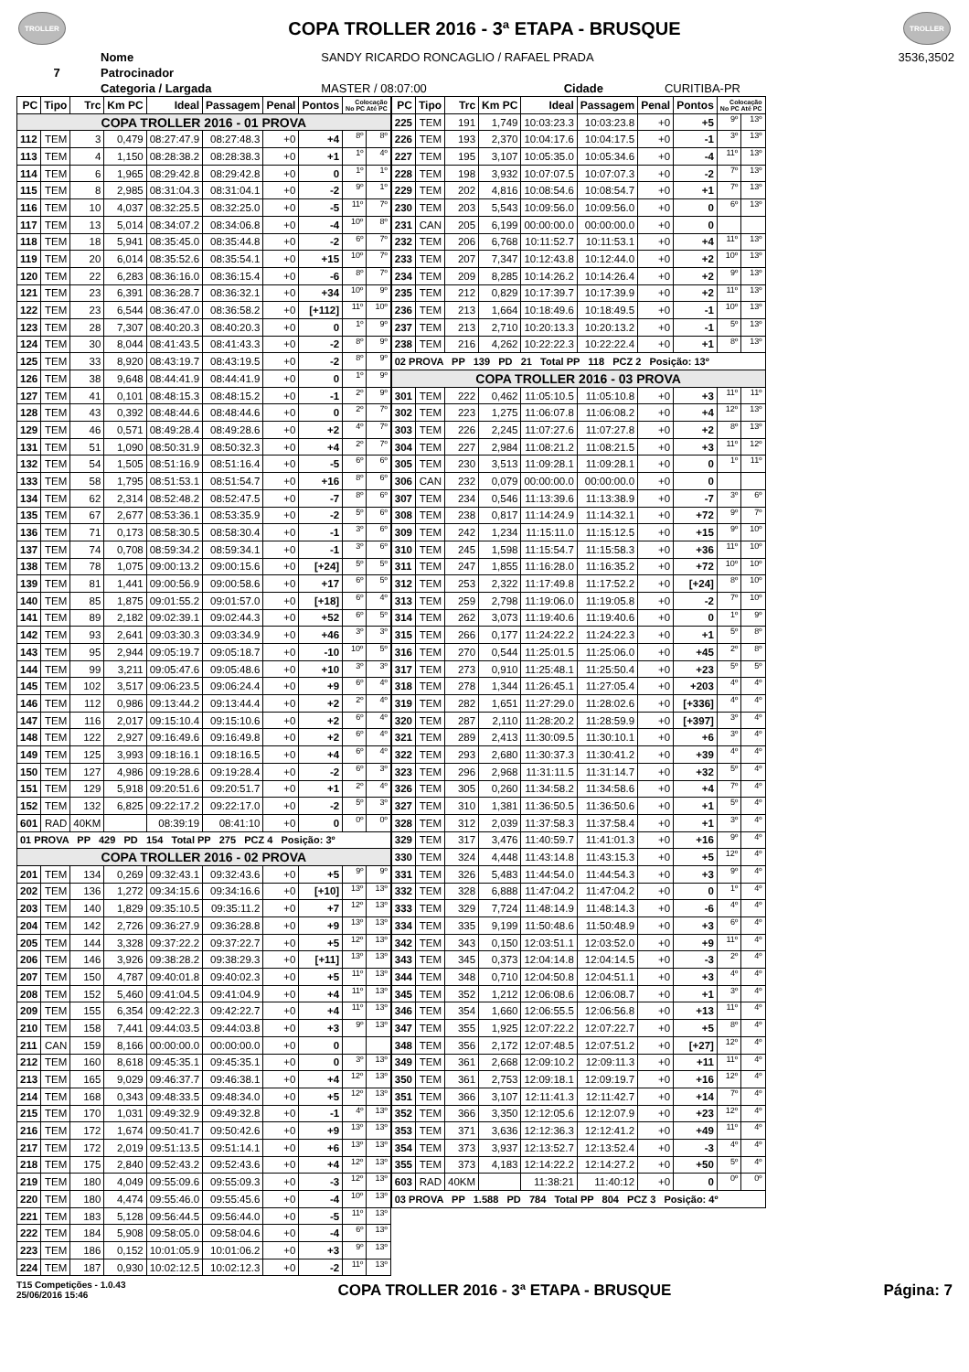TROLLER
COPA TROLLER 2016 - 3ª ETAPA - BRUSQUE
TROLLER
| 7 | Nome | SANDY RICARDO RONCAGLIO / RAFAEL PRADA | | | 3536,3502 |
| | Patrocinador | | | | |
| | Categoria / Largada | MASTER / 08:07:00 | Cidade | CURITIBA-PR | |
| PC | Tipo | Trc | Km PC | Ideal | Passagem | Penal | Pontos | Colocação No PC Até PC | |
| --- | --- | --- | --- | --- | --- | --- | --- | --- | --- |
| COPA TROLLER 2016 - 01 PROVA | | | | | | | | | |
| 112 | TEM | 3 | 0,479 | 08:27:47.9 | 08:27:48.3 | +0 | +4 | 8º | 8º |
| 113 | TEM | 4 | 1,150 | 08:28:38.2 | 08:28:38.3 | +0 | +1 | 1º | 4º |
| 114 | TEM | 6 | 1,965 | 08:29:42.8 | 08:29:42.8 | +0 | 0 | 1º | 1º |
| 115 | TEM | 8 | 2,985 | 08:31:04.3 | 08:31:04.1 | +0 | -2 | 9º | 1º |
| 116 | TEM | 10 | 4,037 | 08:32:25.5 | 08:32:25.0 | +0 | -5 | 11º | 7º |
| 117 | TEM | 13 | 5,014 | 08:34:07.2 | 08:34:06.8 | +0 | -4 | 10º | 8º |
| 118 | TEM | 18 | 5,941 | 08:35:45.0 | 08:35:44.8 | +0 | -2 | 6º | 7º |
| 119 | TEM | 20 | 6,014 | 08:35:52.6 | 08:35:54.1 | +0 | +15 | 10º | 7º |
| 120 | TEM | 22 | 6,283 | 08:36:16.0 | 08:36:15.4 | +0 | -6 | 8º | 7º |
| 121 | TEM | 23 | 6,391 | 08:36:28.7 | 08:36:32.1 | +0 | +34 | 10º | 9º |
| 122 | TEM | 23 | 6,544 | 08:36:47.0 | 08:36:58.2 | +0 | [+112] | 11º | 10º |
| 123 | TEM | 28 | 7,307 | 08:40:20.3 | 08:40:20.3 | +0 | 0 | 1º | 9º |
| 124 | TEM | 30 | 8,044 | 08:41:43.5 | 08:41:43.3 | +0 | -2 | 8º | 9º |
| 125 | TEM | 33 | 8,920 | 08:43:19.7 | 08:43:19.5 | +0 | -2 | 8º | 9º |
| 126 | TEM | 38 | 9,648 | 08:44:41.9 | 08:44:41.9 | +0 | 0 | 1º | 9º |
| 127 | TEM | 41 | 0,101 | 08:48:15.3 | 08:48:15.2 | +0 | -1 | 2º | 9º |
| 128 | TEM | 43 | 0,392 | 08:48:44.6 | 08:48:44.6 | +0 | 0 | 2º | 7º |
| 129 | TEM | 46 | 0,571 | 08:49:28.4 | 08:49:28.6 | +0 | +2 | 4º | 7º |
| 131 | TEM | 51 | 1,090 | 08:50:31.9 | 08:50:32.3 | +0 | +4 | 2º | 7º |
| 132 | TEM | 54 | 1,505 | 08:51:16.9 | 08:51:16.4 | +0 | -5 | 6º | 6º |
| 133 | TEM | 58 | 1,795 | 08:51:53.1 | 08:51:54.7 | +0 | +16 | 8º | 6º |
| 134 | TEM | 62 | 2,314 | 08:52:48.2 | 08:52:47.5 | +0 | -7 | 8º | 6º |
| 135 | TEM | 67 | 2,677 | 08:53:36.1 | 08:53:35.9 | +0 | -2 | 5º | 6º |
| 136 | TEM | 71 | 0,173 | 08:58:30.5 | 08:58:30.4 | +0 | -1 | 3º | 6º |
| 137 | TEM | 74 | 0,708 | 08:59:34.2 | 08:59:34.1 | +0 | -1 | 3º | 6º |
| 138 | TEM | 78 | 1,075 | 09:00:13.2 | 09:00:15.6 | +0 | [+24] | 5º | 5º |
| 139 | TEM | 81 | 1,441 | 09:00:56.9 | 09:00:58.6 | +0 | +17 | 6º | 5º |
| 140 | TEM | 85 | 1,875 | 09:01:55.2 | 09:01:57.0 | +0 | [+18] | 6º | 4º |
| 141 | TEM | 89 | 2,182 | 09:02:39.1 | 09:02:44.3 | +0 | +52 | 6º | 5º |
| 142 | TEM | 93 | 2,641 | 09:03:30.3 | 09:03:34.9 | +0 | +46 | 3º | 3º |
| 143 | TEM | 95 | 2,944 | 09:05:19.7 | 09:05:18.7 | +0 | -10 | 10º | 5º |
| 144 | TEM | 99 | 3,211 | 09:05:47.6 | 09:05:48.6 | +0 | +10 | 3º | 3º |
| 145 | TEM | 102 | 3,517 | 09:06:23.5 | 09:06:24.4 | +0 | +9 | 6º | 4º |
| 146 | TEM | 112 | 0,986 | 09:13:44.2 | 09:13:44.4 | +0 | +2 | 2º | 4º |
| 147 | TEM | 116 | 2,017 | 09:15:10.4 | 09:15:10.6 | +0 | +2 | 6º | 4º |
| 148 | TEM | 122 | 2,927 | 09:16:49.6 | 09:16:49.8 | +0 | +2 | 6º | 4º |
| 149 | TEM | 125 | 3,993 | 09:18:16.1 | 09:18:16.5 | +0 | +4 | 6º | 4º |
| 150 | TEM | 127 | 4,986 | 09:19:28.6 | 09:19:28.4 | +0 | -2 | 6º | 3º |
| 151 | TEM | 129 | 5,918 | 09:20:51.6 | 09:20:51.7 | +0 | +1 | 2º | 4º |
| 152 | TEM | 132 | 6,825 | 09:22:17.2 | 09:22:17.0 | +0 | -2 | 5º | 3º |
| 601 | RAD | 40KM | | 08:39:19 | 08:41:10 | +0 | 0 | 0º | 0º |
| 01 PROVA PP 429 PD 154 Total PP 275 PCZ 4 Posição: 3º | | | | | | | | | |
| COPA TROLLER 2016 - 02 PROVA | | | | | | | | | |
| 201 | TEM | 134 | 0,269 | 09:32:43.1 | 09:32:43.6 | +0 | +5 | 9º | 9º |
| 202 | TEM | 136 | 1,272 | 09:34:15.6 | 09:34:16.6 | +0 | [+10] | 13º | 13º |
| 203 | TEM | 140 | 1,829 | 09:35:10.5 | 09:35:11.2 | +0 | +7 | 12º | 13º |
| 204 | TEM | 142 | 2,726 | 09:36:27.9 | 09:36:28.8 | +0 | +9 | 13º | 13º |
| 205 | TEM | 144 | 3,328 | 09:37:22.2 | 09:37:22.7 | +0 | +5 | 12º | 13º |
| 206 | TEM | 146 | 3,926 | 09:38:28.2 | 09:38:29.3 | +0 | [+11] | 13º | 13º |
| 207 | TEM | 150 | 4,787 | 09:40:01.8 | 09:40:02.3 | +0 | +5 | 11º | 13º |
| 208 | TEM | 152 | 5,460 | 09:41:04.5 | 09:41:04.9 | +0 | +4 | 11º | 13º |
| 209 | TEM | 155 | 6,354 | 09:42:22.3 | 09:42:22.7 | +0 | +4 | 11º | 13º |
| 210 | TEM | 158 | 7,441 | 09:44:03.5 | 09:44:03.8 | +0 | +3 | 9º | 13º |
| 211 | CAN | 159 | 8,166 | 00:00:00.0 | 00:00:00.0 | +0 | 0 | | |
| 212 | TEM | 160 | 8,618 | 09:45:35.1 | 09:45:35.1 | +0 | 0 | 3º | 13º |
| 213 | TEM | 165 | 9,029 | 09:46:37.7 | 09:46:38.1 | +0 | +4 | 12º | 13º |
| 214 | TEM | 168 | 0,343 | 09:48:33.5 | 09:48:34.0 | +0 | +5 | 12º | 13º |
| 215 | TEM | 170 | 1,031 | 09:49:32.9 | 09:49:32.8 | +0 | -1 | 4º | 13º |
| 216 | TEM | 172 | 1,674 | 09:50:41.7 | 09:50:42.6 | +0 | +9 | 13º | 13º |
| 217 | TEM | 172 | 2,019 | 09:51:13.5 | 09:51:14.1 | +0 | +6 | 13º | 13º |
| 218 | TEM | 175 | 2,840 | 09:52:43.2 | 09:52:43.6 | +0 | +4 | 12º | 13º |
| 219 | TEM | 180 | 4,049 | 09:55:09.6 | 09:55:09.3 | +0 | -3 | 12º | 13º |
| 220 | TEM | 180 | 4,474 | 09:55:46.0 | 09:55:45.6 | +0 | -4 | 10º | 13º |
| 221 | TEM | 183 | 5,128 | 09:56:44.5 | 09:56:44.0 | +0 | -5 | 11º | 13º |
| 222 | TEM | 184 | 5,908 | 09:58:05.0 | 09:58:04.6 | +0 | -4 | 6º | 13º |
| 223 | TEM | 186 | 0,152 | 10:01:05.9 | 10:01:06.2 | +0 | +3 | 9º | 13º |
| 224 | TEM | 187 | 0,930 | 10:02:12.5 | 10:02:12.3 | +0 | -2 | 11º | 13º |
| PC | Tipo | Trc | Km PC | Ideal | Passagem | Penal | Pontos | Colocação No PC Até PC | |
| --- | --- | --- | --- | --- | --- | --- | --- | --- | --- |
| 225 | TEM | 191 | 1,749 | 10:03:23.3 | 10:03:23.8 | +0 | +5 | 9º | 13º |
| 226 | TEM | 193 | 2,370 | 10:04:17.6 | 10:04:17.5 | +0 | -1 | 3º | 13º |
| 227 | TEM | 195 | 3,107 | 10:05:35.0 | 10:05:34.6 | +0 | -4 | 11º | 13º |
| 228 | TEM | 198 | 3,932 | 10:07:07.5 | 10:07:07.3 | +0 | -2 | 7º | 13º |
| 229 | TEM | 202 | 4,816 | 10:08:54.6 | 10:08:54.7 | +0 | +1 | 7º | 13º |
| 230 | TEM | 203 | 5,543 | 10:09:56.0 | 10:09:56.0 | +0 | 0 | 6º | 13º |
| 231 | CAN | 205 | 6,199 | 00:00:00.0 | 00:00:00.0 | +0 | 0 | | |
| 232 | TEM | 206 | 6,768 | 10:11:52.7 | 10:11:53.1 | +0 | +4 | 11º | 13º |
| 233 | TEM | 207 | 7,347 | 10:12:43.8 | 10:12:44.0 | +0 | +2 | 10º | 13º |
| 234 | TEM | 209 | 8,285 | 10:14:26.2 | 10:14:26.4 | +0 | +2 | 9º | 13º |
| 235 | TEM | 212 | 0,829 | 10:17:39.7 | 10:17:39.9 | +0 | +2 | 11º | 13º |
| 236 | TEM | 213 | 1,664 | 10:18:49.6 | 10:18:49.5 | +0 | -1 | 10º | 13º |
| 237 | TEM | 213 | 2,710 | 10:20:13.3 | 10:20:13.2 | +0 | -1 | 5º | 13º |
| 238 | TEM | 216 | 4,262 | 10:22:22.3 | 10:22:22.4 | +0 | +1 | 8º | 13º |
| 02 PROVA PP 139 PD 21 Total PP 118 PCZ 2 Posição: 13º | | | | | | | | | |
| COPA TROLLER 2016 - 03 PROVA | | | | | | | | | |
| 301 | TEM | 222 | 0,462 | 11:05:10.5 | 11:05:10.8 | +0 | +3 | 11º | 11º |
| 302 | TEM | 223 | 1,275 | 11:06:07.8 | 11:06:08.2 | +0 | +4 | 12º | 13º |
| 303 | TEM | 226 | 2,245 | 11:07:27.6 | 11:07:27.8 | +0 | +2 | 8º | 13º |
| 304 | TEM | 227 | 2,984 | 11:08:21.2 | 11:08:21.5 | +0 | +3 | 11º | 12º |
| 305 | TEM | 230 | 3,513 | 11:09:28.1 | 11:09:28.1 | +0 | 0 | 1º | 11º |
| 306 | CAN | 232 | 0,079 | 00:00:00.0 | 00:00:00.0 | +0 | 0 | | |
| 307 | TEM | 234 | 0,546 | 11:13:39.6 | 11:13:38.9 | +0 | -7 | 3º | 6º |
| 308 | TEM | 238 | 0,817 | 11:14:24.9 | 11:14:32.1 | +0 | +72 | 9º | 7º |
| 309 | TEM | 242 | 1,234 | 11:15:11.0 | 11:15:12.5 | +0 | +15 | 9º | 10º |
| 310 | TEM | 245 | 1,598 | 11:15:54.7 | 11:15:58.3 | +0 | +36 | 11º | 10º |
| 311 | TEM | 247 | 1,855 | 11:16:28.0 | 11:16:35.2 | +0 | +72 | 10º | 10º |
| 312 | TEM | 253 | 2,322 | 11:17:49.8 | 11:17:52.2 | +0 | [+24] | 8º | 10º |
| 313 | TEM | 259 | 2,798 | 11:19:06.0 | 11:19:05.8 | +0 | -2 | 7º | 10º |
| 314 | TEM | 262 | 3,073 | 11:19:40.6 | 11:19:40.6 | +0 | 0 | 1º | 9º |
| 315 | TEM | 266 | 0,177 | 11:24:22.2 | 11:24:22.3 | +0 | +1 | 5º | 8º |
| 316 | TEM | 270 | 0,544 | 11:25:01.5 | 11:25:06.0 | +0 | +45 | 2º | 8º |
| 317 | TEM | 273 | 0,910 | 11:25:48.1 | 11:25:50.4 | +0 | +23 | 5º | 5º |
| 318 | TEM | 278 | 1,344 | 11:26:45.1 | 11:27:05.4 | +0 | +203 | 4º | 4º |
| 319 | TEM | 282 | 1,651 | 11:27:29.0 | 11:28:02.6 | +0 | [+336] | 4º | 4º |
| 320 | TEM | 287 | 2,110 | 11:28:20.2 | 11:28:59.9 | +0 | [+397] | 3º | 4º |
| 321 | TEM | 289 | 2,413 | 11:30:09.5 | 11:30:10.1 | +0 | +6 | 3º | 4º |
| 322 | TEM | 293 | 2,680 | 11:30:37.3 | 11:30:41.2 | +0 | +39 | 4º | 4º |
| 323 | TEM | 296 | 2,968 | 11:31:11.5 | 11:31:14.7 | +0 | +32 | 5º | 4º |
| 326 | TEM | 305 | 0,260 | 11:34:58.2 | 11:34:58.6 | +0 | +4 | 7º | 4º |
| 327 | TEM | 310 | 1,381 | 11:36:50.5 | 11:36:50.6 | +0 | +1 | 5º | 4º |
| 328 | TEM | 312 | 2,039 | 11:37:58.3 | 11:37:58.4 | +0 | +1 | 3º | 4º |
| 329 | TEM | 317 | 3,476 | 11:40:59.7 | 11:41:01.3 | +0 | +16 | 9º | 4º |
| 330 | TEM | 324 | 4,448 | 11:43:14.8 | 11:43:15.3 | +0 | +5 | 12º | 4º |
| 331 | TEM | 326 | 5,483 | 11:44:54.0 | 11:44:54.3 | +0 | +3 | 9º | 4º |
| 332 | TEM | 328 | 6,888 | 11:47:04.2 | 11:47:04.2 | +0 | 0 | 1º | 4º |
| 333 | TEM | 329 | 7,724 | 11:48:14.9 | 11:48:14.3 | +0 | -6 | 4º | 4º |
| 334 | TEM | 335 | 9,199 | 11:50:48.6 | 11:50:48.9 | +0 | +3 | 6º | 4º |
| 342 | TEM | 343 | 0,150 | 12:03:51.1 | 12:03:52.0 | +0 | +9 | 11º | 4º |
| 343 | TEM | 345 | 0,373 | 12:04:14.8 | 12:04:14.5 | +0 | -3 | 2º | 4º |
| 344 | TEM | 348 | 0,710 | 12:04:50.8 | 12:04:51.1 | +0 | +3 | 4º | 4º |
| 345 | TEM | 352 | 1,212 | 12:06:08.6 | 12:06:08.7 | +0 | +1 | 3º | 4º |
| 346 | TEM | 354 | 1,660 | 12:06:55.5 | 12:06:56.8 | +0 | +13 | 11º | 4º |
| 347 | TEM | 355 | 1,925 | 12:07:22.2 | 12:07:22.7 | +0 | +5 | 8º | 4º |
| 348 | TEM | 356 | 2,172 | 12:07:48.5 | 12:07:51.2 | +0 | [+27] | 12º | 4º |
| 349 | TEM | 361 | 2,668 | 12:09:10.2 | 12:09:11.3 | +0 | +11 | 11º | 4º |
| 350 | TEM | 361 | 2,753 | 12:09:18.1 | 12:09:19.7 | +0 | +16 | 12º | 4º |
| 351 | TEM | 366 | 3,107 | 12:11:41.3 | 12:11:42.7 | +0 | +14 | 7º | 4º |
| 352 | TEM | 366 | 3,350 | 12:12:05.6 | 12:12:07.9 | +0 | +23 | 12º | 4º |
| 353 | TEM | 371 | 3,636 | 12:12:36.3 | 12:12:41.2 | +0 | +49 | 11º | 4º |
| 354 | TEM | 373 | 3,937 | 12:13:52.7 | 12:13:52.4 | +0 | -3 | 4º | 4º |
| 355 | TEM | 373 | 4,183 | 12:14:22.2 | 12:14:27.2 | +0 | +50 | 5º | 4º |
| 603 | RAD | 40KM | | 11:38:21 | 11:40:12 | +0 | 0 | 0º | 0º |
| 03 PROVA PP 1.588 PD 784 Total PP 804 PCZ 3 Posição: 4º | | | | | | | | | |
T15 Competições - 1.0.43
25/06/2016 15:46
COPA TROLLER 2016 - 3ª ETAPA - BRUSQUE
Página: 7